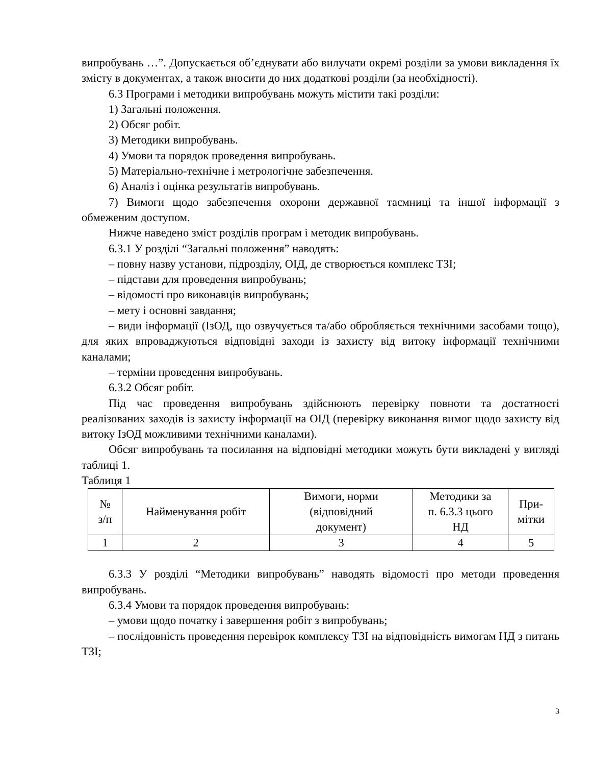випробувань …”. Допускається об’єднувати або вилучати окремі розділи за умови викладення їх змісту в документах, а також вносити до них додаткові розділи (за необхідності).
6.3 Програми і методики випробувань можуть містити такі розділи:
1) Загальні положення.
2) Обсяг робіт.
3) Методики випробувань.
4) Умови та порядок проведення випробувань.
5) Матеріально-технічне і метрологічне забезпечення.
6) Аналіз і оцінка результатів випробувань.
7) Вимоги щодо забезпечення охорони державної таємниці та іншої інформації з обмеженим доступом.
Нижче наведено зміст розділів програм і методик випробувань.
6.3.1 У розділі “Загальні положення” наводять:
– повну назву установи, підрозділу, ОІД, де створюється комплекс ТЗІ;
– підстави для проведення випробувань;
– відомості про виконавців випробувань;
– мету і основні завдання;
– види інформації (ІзОД, що озвучується та/або обробляється технічними засобами тощо), для яких впроваджуються відповідні заходи із захисту від витоку інформації технічними каналами;
– терміни проведення випробувань.
6.3.2 Обсяг робіт.
Під час проведення випробувань здійснюють перевірку повноти та достатності реалізованих заходів із захисту інформації на ОІД (перевірку виконання вимог щодо захисту від витоку ІзОД можливими технічними каналами).
Обсяг випробувань та посилання на відповідні методики можуть бути викладені у вигляді таблиці 1.
Таблиця 1
| № з/п | Найменування робіт | Вимоги, норми (відповідний документ) | Методики за п. 6.3.3 цього НД | При- мітки |
| --- | --- | --- | --- | --- |
| 1 | 2 | 3 | 4 | 5 |
6.3.3 У розділі “Методики випробувань” наводять відомості про методи проведення випробувань.
6.3.4 Умови та порядок проведення випробувань:
– умови щодо початку і завершення робіт з випробувань;
– послідовність проведення перевірок комплексу ТЗІ на відповідність вимогам НД з питань ТЗІ;
3